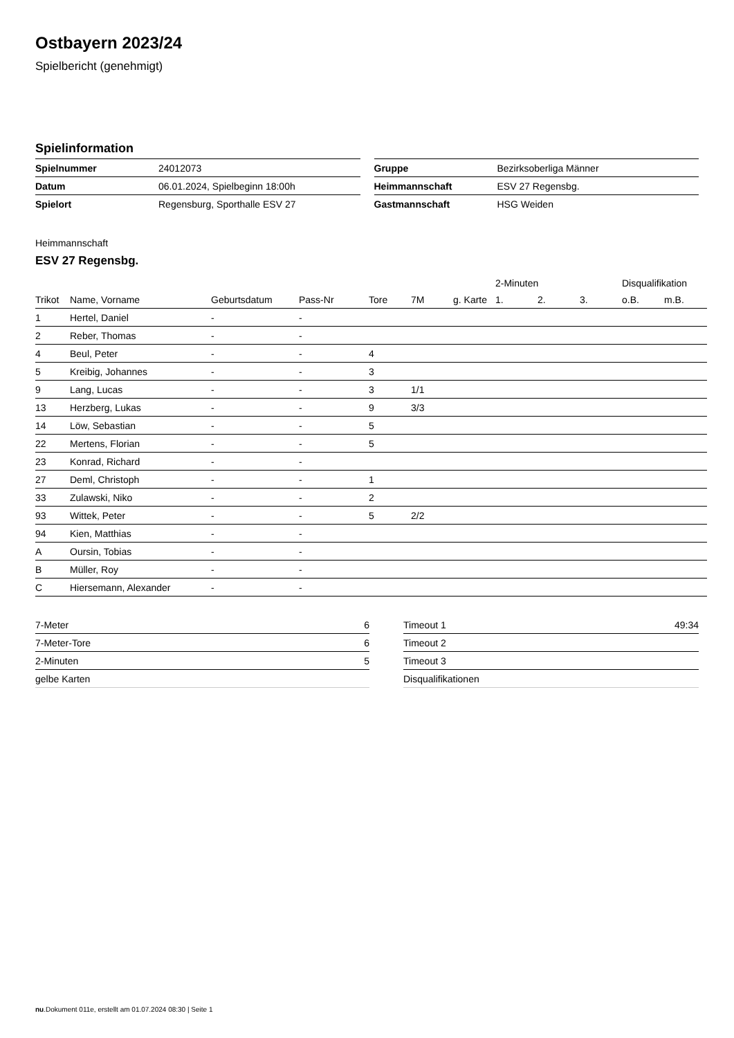Ostbayern 2023/24
Spielbericht (genehmigt)
Spielinformation
| Spielnummer | 24012073 |
| Datum | 06.01.2024, Spielbeginn 18:00h |
| Spielort | Regensburg, Sporthalle ESV 27 |
| Gruppe | Bezirksoberliga Männer |
| Heimmannschaft | ESV 27 Regensbg. |
| Gastmannschaft | HSG Weiden |
Heimmannschaft
ESV 27 Regensbg.
| | | | | | | | 2-Minuten | | | Disqualifikation | |
| --- | --- | --- | --- | --- | --- | --- | --- | --- | --- | --- | --- |
| Trikot | Name, Vorname | Geburtsdatum | Pass-Nr | Tore | 7M | g. Karte | 1. | 2. | 3. | o.B. | m.B. |
| 1 | Hertel, Daniel | - | - | | | | | | | | |
| 2 | Reber, Thomas | - | - | | | | | | | | |
| 4 | Beul, Peter | - | - | 4 | | | | | | | |
| 5 | Kreibig, Johannes | - | - | 3 | | | | | | | |
| 9 | Lang, Lucas | - | - | 3 | 1/1 | | | | | | |
| 13 | Herzberg, Lukas | - | - | 9 | 3/3 | | | | | | |
| 14 | Löw, Sebastian | - | - | 5 | | | | | | | |
| 22 | Mertens, Florian | - | - | 5 | | | | | | | |
| 23 | Konrad, Richard | - | - | | | | | | | | |
| 27 | Deml, Christoph | - | - | 1 | | | | | | | |
| 33 | Zulawski, Niko | - | - | 2 | | | | | | | |
| 93 | Wittek, Peter | - | - | 5 | 2/2 | | | | | | |
| 94 | Kien, Matthias | - | - | | | | | | | | |
| A | Oursin, Tobias | - | - | | | | | | | | |
| B | Müller, Roy | - | - | | | | | | | | |
| C | Hiersemann, Alexander | - | - | | | | | | | | |
| 7-Meter | 6 |
| 7-Meter-Tore | 6 |
| 2-Minuten | 5 |
| gelbe Karten | |
| Timeout 1 | 49:34 |
| Timeout 2 | |
| Timeout 3 | |
| Disqualifikationen | |
nu.Dokument 011e, erstellt am 01.07.2024 08:30 | Seite 1